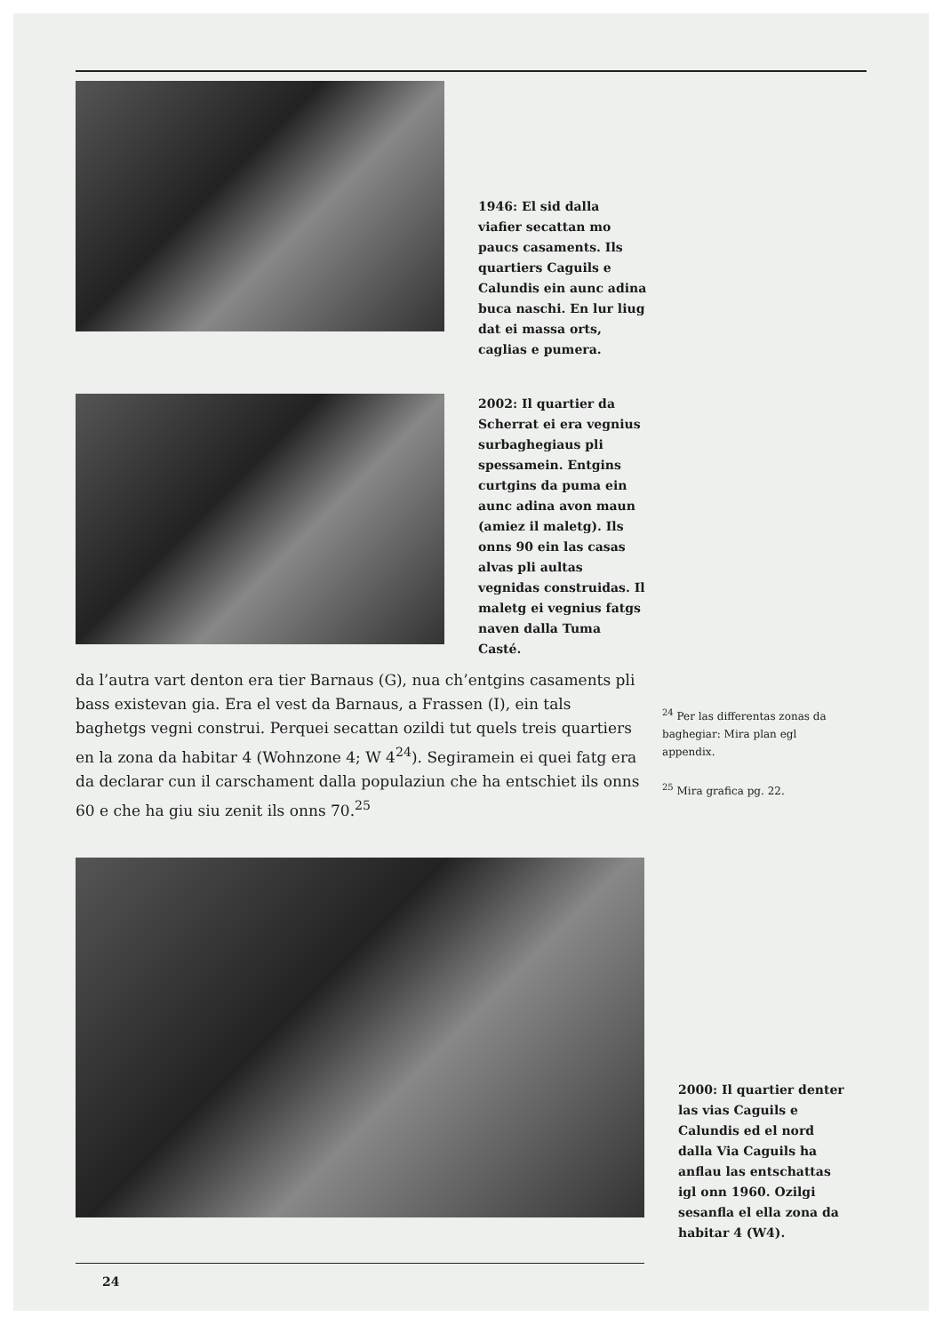1946: El sid dalla viafier secattan mo paucs casaments. Ils quartiers Caguils e Calundis ein aunc adina buca naschi. En lur liug dat ei massa orts, caglias e pumera.
2002: Il quartier da Scherrat ei era vegnius surbaghegiaus pli spessamein. Entgins curtgins da puma ein aunc adina avon maun (amiez il maletg). Ils onns 90 ein las casas alvas pli aultas vegnidas construidas. Il maletg ei vegnius fatgs naven dalla Tuma Casté.
da l’autra vart denton era tier Barnaus (G), nua ch’entgins casaments pli bass existevan gia. Era el vest da Barnaus, a Frassen (I), ein tals baghetgs vegni construi. Perquei secattan ozildi tut quels treis quartiers en la zona da habitar 4 (Wohnzone 4; W 4<sup>24</sup>). Segiramein ei quei fatg era da declarar cun il carschament dalla populaziun che ha entschiet ils onns 60 e che ha giu siu zenit ils onns 70.<sup>25</sup>
<sup>24</sup> Per las differentas zonas da baghegiar: Mira plan egl appendix.
<sup>25</sup> Mira grafica pg. 22.
2000: Il quartier denter las vias Caguils e Calundis ed el nord dalla Via Caguils ha anflau las entschattas igl onn 1960. Ozilgi sesanfla el ella zona da habitar 4 (W4).
24